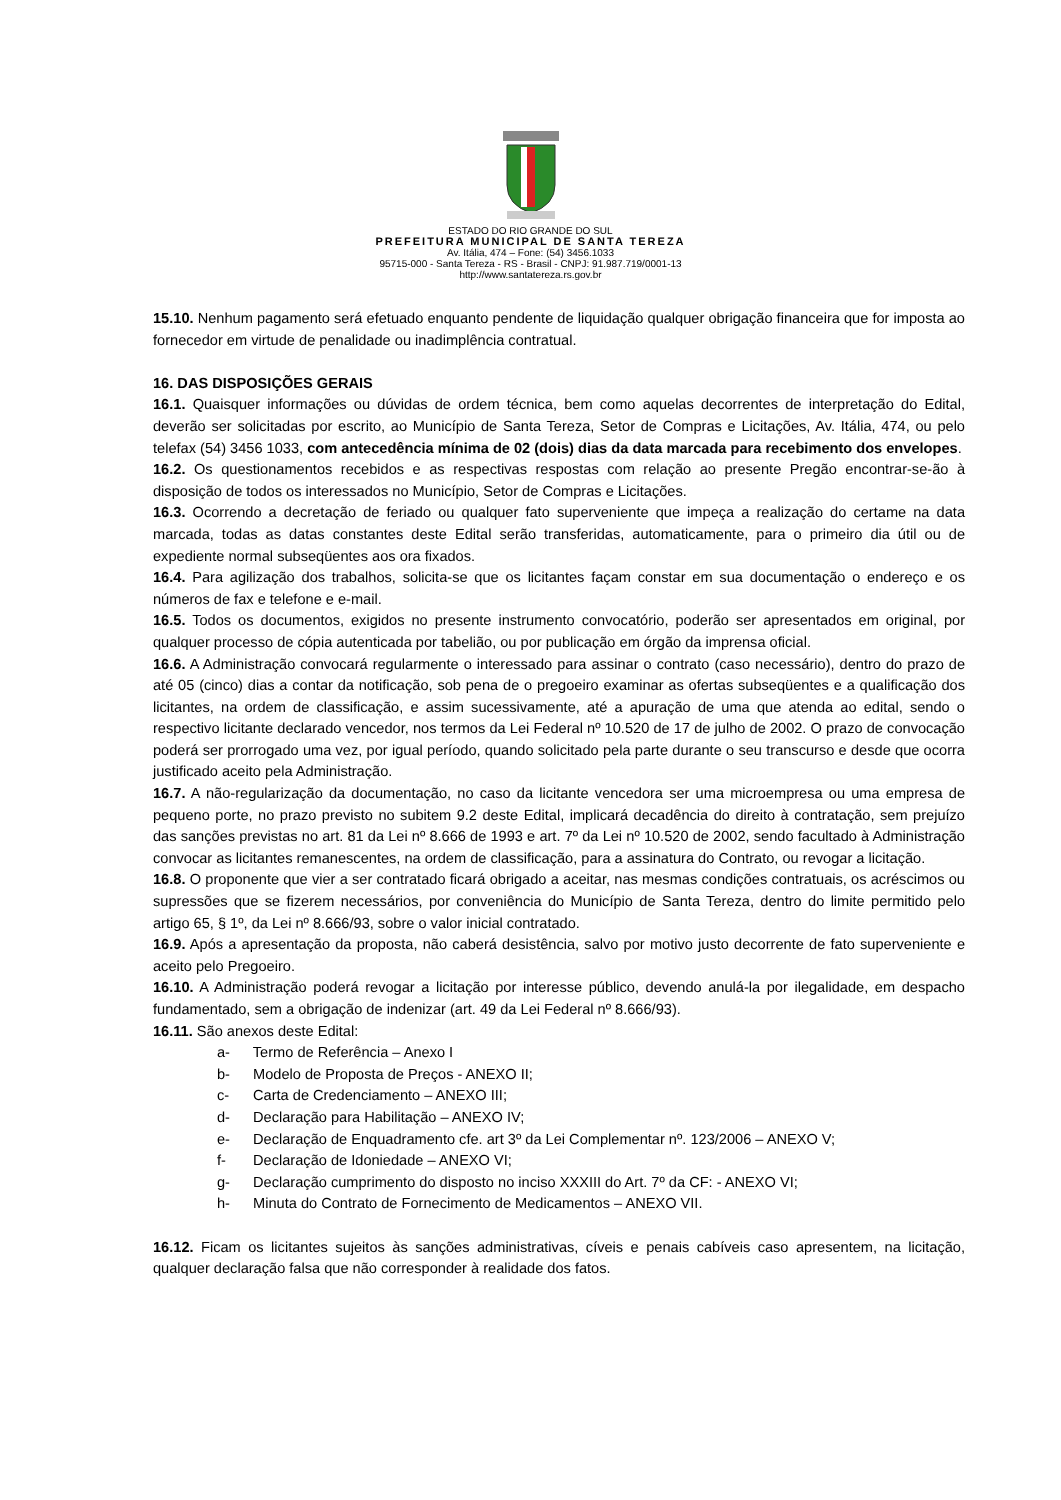ESTADO DO RIO GRANDE DO SUL
PREFEITURA MUNICIPAL DE SANTA TEREZA
Av. Itália, 474 – Fone: (54) 3456.1033
95715-000 - Santa Tereza - RS - Brasil - CNPJ: 91.987.719/0001-13
http://www.santatereza.rs.gov.br
15.10. Nenhum pagamento será efetuado enquanto pendente de liquidação qualquer obrigação financeira que for imposta ao fornecedor em virtude de penalidade ou inadimplência contratual.
16. DAS DISPOSIÇÕES GERAIS
16.1. Quaisquer informações ou dúvidas de ordem técnica, bem como aquelas decorrentes de interpretação do Edital, deverão ser solicitadas por escrito, ao Município de Santa Tereza, Setor de Compras e Licitações, Av. Itália, 474, ou pelo telefax (54) 3456 1033, com antecedência mínima de 02 (dois) dias da data marcada para recebimento dos envelopes.
16.2. Os questionamentos recebidos e as respectivas respostas com relação ao presente Pregão encontrar-se-ão à disposição de todos os interessados no Município, Setor de Compras e Licitações.
16.3. Ocorrendo a decretação de feriado ou qualquer fato superveniente que impeça a realização do certame na data marcada, todas as datas constantes deste Edital serão transferidas, automaticamente, para o primeiro dia útil ou de expediente normal subseqüentes aos ora fixados.
16.4. Para agilização dos trabalhos, solicita-se que os licitantes façam constar em sua documentação o endereço e os números de fax e telefone e e-mail.
16.5. Todos os documentos, exigidos no presente instrumento convocatório, poderão ser apresentados em original, por qualquer processo de cópia autenticada por tabelião, ou por publicação em órgão da imprensa oficial.
16.6. A Administração convocará regularmente o interessado para assinar o contrato (caso necessário), dentro do prazo de até 05 (cinco) dias a contar da notificação, sob pena de o pregoeiro examinar as ofertas subseqüentes e a qualificação dos licitantes, na ordem de classificação, e assim sucessivamente, até a apuração de uma que atenda ao edital, sendo o respectivo licitante declarado vencedor, nos termos da Lei Federal nº 10.520 de 17 de julho de 2002. O prazo de convocação poderá ser prorrogado uma vez, por igual período, quando solicitado pela parte durante o seu transcurso e desde que ocorra justificado aceito pela Administração.
16.7. A não-regularização da documentação, no caso da licitante vencedora ser uma microempresa ou uma empresa de pequeno porte, no prazo previsto no subitem 9.2 deste Edital, implicará decadência do direito à contratação, sem prejuízo das sanções previstas no art. 81 da Lei nº 8.666 de 1993 e art. 7º da Lei nº 10.520 de 2002, sendo facultado à Administração convocar as licitantes remanescentes, na ordem de classificação, para a assinatura do Contrato, ou revogar a licitação.
16.8. O proponente que vier a ser contratado ficará obrigado a aceitar, nas mesmas condições contratuais, os acréscimos ou supressões que se fizerem necessários, por conveniência do Município de Santa Tereza, dentro do limite permitido pelo artigo 65, § 1º, da Lei nº 8.666/93, sobre o valor inicial contratado.
16.9. Após a apresentação da proposta, não caberá desistência, salvo por motivo justo decorrente de fato superveniente e aceito pelo Pregoeiro.
16.10. A Administração poderá revogar a licitação por interesse público, devendo anulá-la por ilegalidade, em despacho fundamentado, sem a obrigação de indenizar (art. 49 da Lei Federal nº 8.666/93).
16.11. São anexos deste Edital:
a- Termo de Referência – Anexo I
b- Modelo de Proposta de Preços - ANEXO II;
c- Carta de Credenciamento – ANEXO III;
d- Declaração para Habilitação – ANEXO IV;
e- Declaração de Enquadramento cfe. art 3º da Lei Complementar nº. 123/2006 – ANEXO V;
f- Declaração de Idoniedade – ANEXO VI;
g- Declaração cumprimento do disposto no inciso XXXIII do Art. 7º da CF: - ANEXO VI;
h- Minuta do Contrato de Fornecimento de Medicamentos – ANEXO VII.
16.12. Ficam os licitantes sujeitos às sanções administrativas, cíveis e penais cabíveis caso apresentem, na licitação, qualquer declaração falsa que não corresponder à realidade dos fatos.